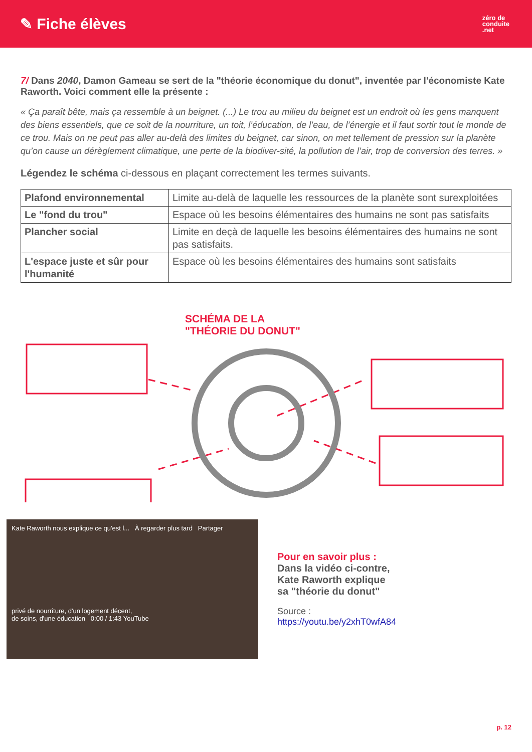✎ Fiche élèves
zéro de
conduite
.net
7/ Dans 2040, Damon Gameau se sert de la "théorie économique du donut", inventée par l'économiste Kate Raworth. Voici comment elle la présente :
« Ça paraît bête, mais ça ressemble à un beignet. (...) Le trou au milieu du beignet est un endroit où les gens manquent des biens essentiels, que ce soit de la nourriture, un toit, l’éducation, de l’eau, de l’énergie et il faut sortir tout le monde de ce trou. Mais on ne peut pas aller au-delà des limites du beignet, car sinon, on met tellement de pression sur la planète qu’on cause un dérèglement climatique, une perte de la biodiver-sité, la pollution de l’air, trop de conversion des terres. »
Légendez le schéma ci-dessous en plaçant correctement les termes suivants.
| Plafond environnemental | Limite au-delà de laquelle les ressources de la planète sont surexploitées |
| Le "fond du trou" | Espace où les besoins élémentaires des humains ne sont pas satisfaits |
| Plancher social | Limite en deçà de laquelle les besoins élémentaires des humains ne sont pas satisfaits. |
| L'espace juste et sûr pour l'humanité | Espace où les besoins élémentaires des humains sont satisfaits |
SCHÉMA DE LA
"THÉORIE DU DONUT"
Kate Raworth nous explique ce qu'est l... À regarder plus tard Partager
privé de nourriture, d'un logement décent,
de soins, d'une éducation 0:00 / 1:43 YouTube
Pour en savoir plus :
Dans la vidéo ci-contre,
Kate Raworth explique
sa "théorie du donut"
Source :
https://youtu.be/y2xhT0wfA84
p. 12